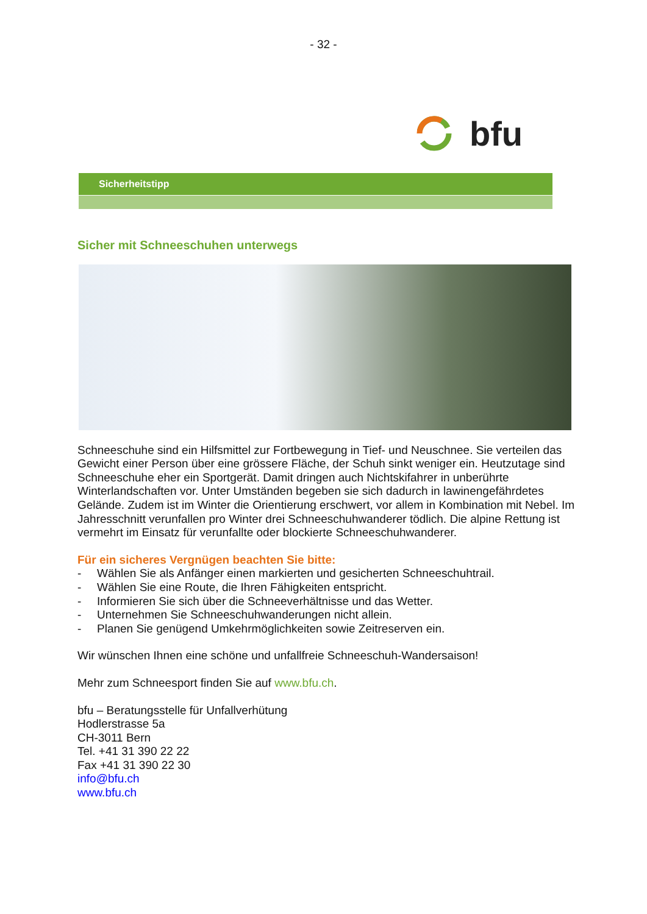- 32 -
bfu
Sicherheitstipp
Sicher mit Schneeschuhen unterwegs
Schneeschuhe sind ein Hilfsmittel zur Fortbewegung in Tief- und Neuschnee. Sie verteilen das Gewicht einer Person über eine grössere Fläche, der Schuh sinkt weniger ein. Heutzutage sind Schneeschuhe eher ein Sportgerät. Damit dringen auch Nichtskifahrer in unberührte Winterlandschaften vor. Unter Umständen begeben sie sich dadurch in lawinengefährdetes Gelände. Zudem ist im Winter die Orientierung erschwert, vor allem in Kombination mit Nebel. Im Jahresschnitt verunfallen pro Winter drei Schneeschuhwanderer tödlich. Die alpine Rettung ist vermehrt im Einsatz für verunfallte oder blockierte Schneeschuhwanderer.
Für ein sicheres Vergnügen beachten Sie bitte:
- Wählen Sie als Anfänger einen markierten und gesicherten Schneeschuhtrail.
- Wählen Sie eine Route, die Ihren Fähigkeiten entspricht.
- Informieren Sie sich über die Schneeverhältnisse und das Wetter.
- Unternehmen Sie Schneeschuhwanderungen nicht allein.
- Planen Sie genügend Umkehrmöglichkeiten sowie Zeitreserven ein.
Wir wünschen Ihnen eine schöne und unfallfreie Schneeschuh-Wandersaison!
Mehr zum Schneesport finden Sie auf www.bfu.ch.
bfu – Beratungsstelle für Unfallverhütung
Hodlerstrasse 5a
CH-3011 Bern
Tel. +41 31 390 22 22
Fax +41 31 390 22 30
info@bfu.ch
www.bfu.ch